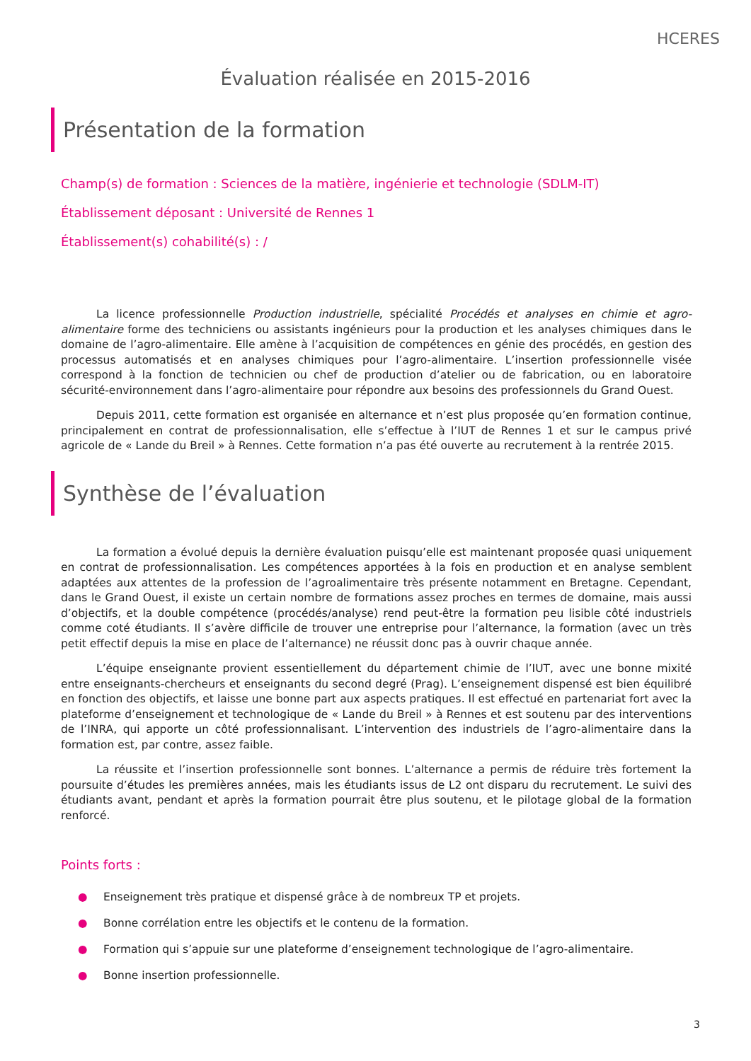HCERES
Évaluation réalisée en 2015-2016
Présentation de la formation
Champ(s) de formation : Sciences de la matière, ingénierie et technologie (SDLM-IT)
Établissement déposant : Université de Rennes 1
Établissement(s) cohabilité(s) : /
La licence professionnelle Production industrielle, spécialité Procédés et analyses en chimie et agro-alimentaire forme des techniciens ou assistants ingénieurs pour la production et les analyses chimiques dans le domaine de l’agro-alimentaire. Elle amène à l’acquisition de compétences en génie des procédés, en gestion des processus automatisés et en analyses chimiques pour l’agro-alimentaire. L’insertion professionnelle visée correspond à la fonction de technicien ou chef de production d’atelier ou de fabrication, ou en laboratoire sécurité-environnement dans l’agro-alimentaire pour répondre aux besoins des professionnels du Grand Ouest.
Depuis 2011, cette formation est organisée en alternance et n’est plus proposée qu’en formation continue, principalement en contrat de professionnalisation, elle s’effectue à l’IUT de Rennes 1 et sur le campus privé agricole de « Lande du Breil » à Rennes. Cette formation n’a pas été ouverte au recrutement à la rentrée 2015.
Synthèse de l’évaluation
La formation a évolué depuis la dernière évaluation puisqu’elle est maintenant proposée quasi uniquement en contrat de professionnalisation. Les compétences apportées à la fois en production et en analyse semblent adaptées aux attentes de la profession de l’agroalimentaire très présente notamment en Bretagne. Cependant, dans le Grand Ouest, il existe un certain nombre de formations assez proches en termes de domaine, mais aussi d’objectifs, et la double compétence (procédés/analyse) rend peut-être la formation peu lisible côté industriels comme coté étudiants. Il s’avère difficile de trouver une entreprise pour l’alternance, la formation (avec un très petit effectif depuis la mise en place de l’alternance) ne réussit donc pas à ouvrir chaque année.
L’équipe enseignante provient essentiellement du département chimie de l’IUT, avec une bonne mixité entre enseignants-chercheurs et enseignants du second degré (Prag). L’enseignement dispensé est bien équilibré en fonction des objectifs, et laisse une bonne part aux aspects pratiques. Il est effectué en partenariat fort avec la plateforme d’enseignement et technologique de « Lande du Breil » à Rennes et est soutenu par des interventions de l’INRA, qui apporte un côté professionnalisant. L’intervention des industriels de l’agro-alimentaire dans la formation est, par contre, assez faible.
La réussite et l’insertion professionnelle sont bonnes. L’alternance a permis de réduire très fortement la poursuite d’études les premières années, mais les étudiants issus de L2 ont disparu du recrutement. Le suivi des étudiants avant, pendant et après la formation pourrait être plus soutenu, et le pilotage global de la formation renforcé.
Points forts :
● Enseignement très pratique et dispensé grâce à de nombreux TP et projets.
● Bonne corrélation entre les objectifs et le contenu de la formation.
● Formation qui s’appuie sur une plateforme d’enseignement technologique de l’agro-alimentaire.
● Bonne insertion professionnelle.
3